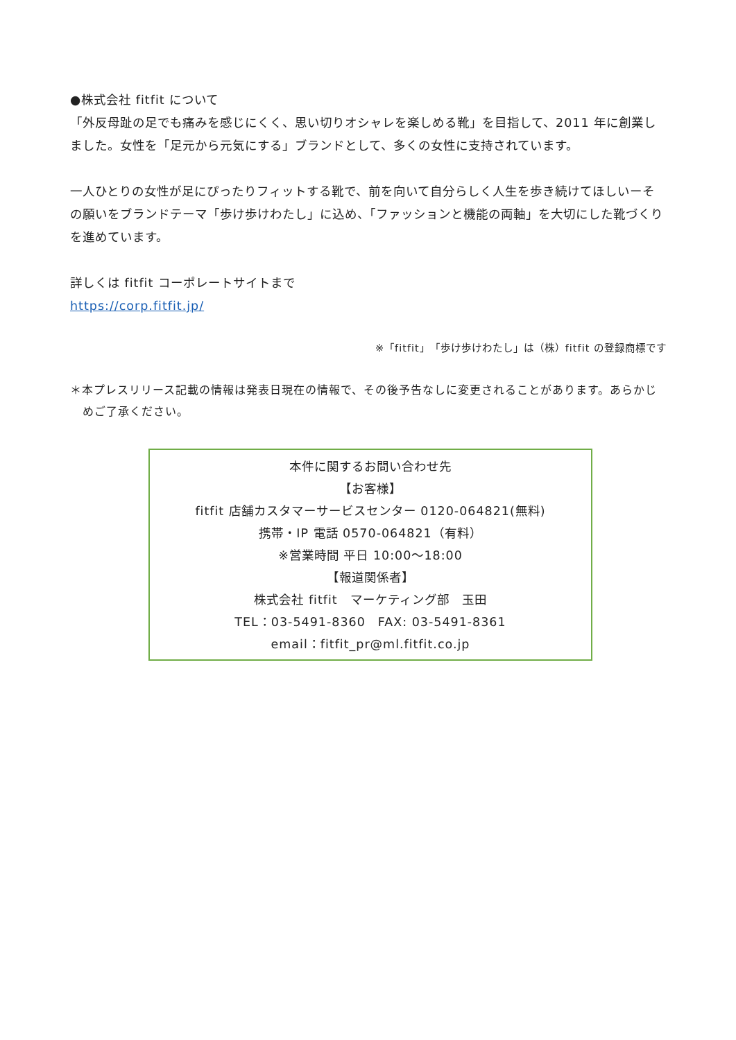●株式会社 fitfit について
「外反母趾の足でも痛みを感じにくく、思い切りオシャレを楽しめる靴」を目指して、2011 年に創業しました。女性を「足元から元気にする」ブランドとして、多くの女性に支持されています。
一人ひとりの女性が足にぴったりフィットする靴で、前を向いて自分らしく人生を歩き続けてほしいーその願いをブランドテーマ「歩け歩けわたし」に込め、「ファッションと機能の両軸」を大切にした靴づくりを進めています。
詳しくは fitfit コーポレートサイトまで
https://corp.fitfit.jp/
※「fitfit」「歩け歩けわたし」は（株）fitfit の登録商標です
＊本プレスリリース記載の情報は発表日現在の情報で、その後予告なしに変更されることがあります。あらかじめご了承ください。
本件に関するお問い合わせ先
【お客様】
fitfit 店舗カスタマーサービスセンター 0120-064821(無料)
携帯・IP 電話 0570-064821（有料）
※営業時間 平日 10:00～18:00
【報道関係者】
株式会社 fitfit　マーケティング部　玉田
TEL：03-5491-8360　FAX: 03-5491-8361
email：fitfit_pr@ml.fitfit.co.jp